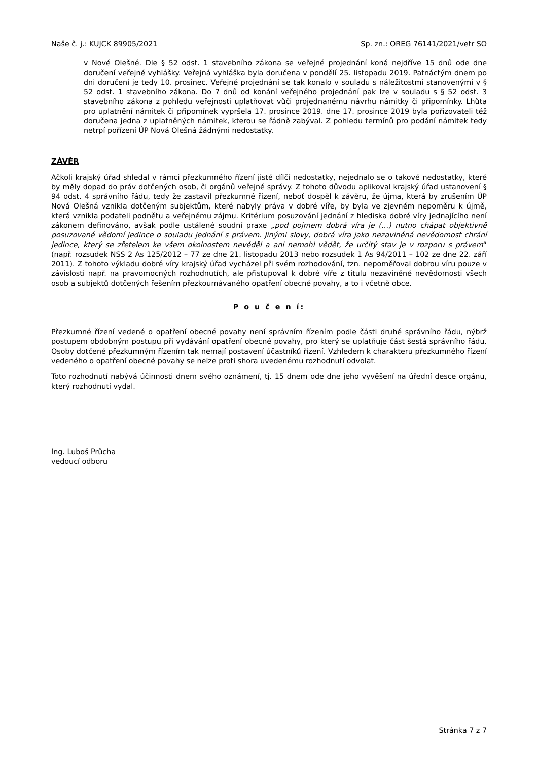Naše č. j.: KUJCK 89905/2021 Sp. zn.: OREG 76141/2021/vetr SO
v Nové Olešné. Dle § 52 odst. 1 stavebního zákona se veřejné projednání koná nejdříve 15 dnů ode dne doručení veřejné vyhlášky. Veřejná vyhláška byla doručena v pondělí 25. listopadu 2019. Patnáctým dnem po dni doručení je tedy 10. prosinec. Veřejné projednání se tak konalo v souladu s náležitostmi stanovenými v § 52 odst. 1 stavebního zákona. Do 7 dnů od konání veřejného projednání pak lze v souladu s § 52 odst. 3 stavebního zákona z pohledu veřejnosti uplatňovat vůči projednanému návrhu námitky či připomínky. Lhůta pro uplatnění námitek či připomínek vypršela 17. prosince 2019. dne 17. prosince 2019 byla pořizovateli též doručena jedna z uplatněných námitek, kterou se řádně zabýval. Z pohledu termínů pro podání námitek tedy netrpí pořízení ÚP Nová Olešná žádnými nedostatky.
ZÁVĚR
Ačkoli krajský úřad shledal v rámci přezkumného řízení jisté dílčí nedostatky, nejednalo se o takové nedostatky, které by měly dopad do práv dotčených osob, či orgánů veřejné správy. Z tohoto důvodu aplikoval krajský úřad ustanovení § 94 odst. 4 správního řádu, tedy že zastavil přezkumné řízení, neboť dospěl k závěru, že újma, která by zrušením ÚP Nová Olešná vznikla dotčeným subjektům, které nabyly práva v dobré víře, by byla ve zjevném nepoměru k újmě, která vznikla podateli podnětu a veřejnému zájmu. Kritérium posuzování jednání z hlediska dobré víry jednajícího není zákonem definováno, avšak podle ustálené soudní praxe „pod pojmem dobrá víra je (…) nutno chápat objektivně posuzované vědomí jedince o souladu jednání s právem. Jinými slovy, dobrá víra jako nezaviněná nevědomost chrání jedince, který se zřetelem ke všem okolnostem nevěděl a ani nemohl vědět, že určitý stav je v rozporu s právem“ (např. rozsudek NSS 2 As 125/2012 – 77 ze dne 21. listopadu 2013 nebo rozsudek 1 As 94/2011 – 102 ze dne 22. září 2011). Z tohoto výkladu dobré víry krajský úřad vycházel při svém rozhodování, tzn. nepoměřoval dobrou víru pouze v závislosti např. na pravomocných rozhodnutích, ale přistupoval k dobré víře z titulu nezaviněné nevědomosti všech osob a subjektů dotčených řešením přezkoumávaného opatření obecné povahy, a to i včetně obce.
P o u č e n í:
Přezkumné řízení vedené o opatření obecné povahy není správním řízením podle části druhé správního řádu, nýbrž postupem obdobným postupu při vydávání opatření obecné povahy, pro který se uplatňuje část šestá správního řádu. Osoby dotčené přezkumným řízením tak nemají postavení účastníků řízení. Vzhledem k charakteru přezkumného řízení vedeného o opatření obecné povahy se nelze proti shora uvedenému rozhodnutí odvolat.
Toto rozhodnutí nabývá účinnosti dnem svého oznámení, tj. 15 dnem ode dne jeho vyvěšení na úřední desce orgánu, který rozhodnutí vydal.
Ing. Luboš Průcha
vedoucí odboru
Stránka 7 z 7